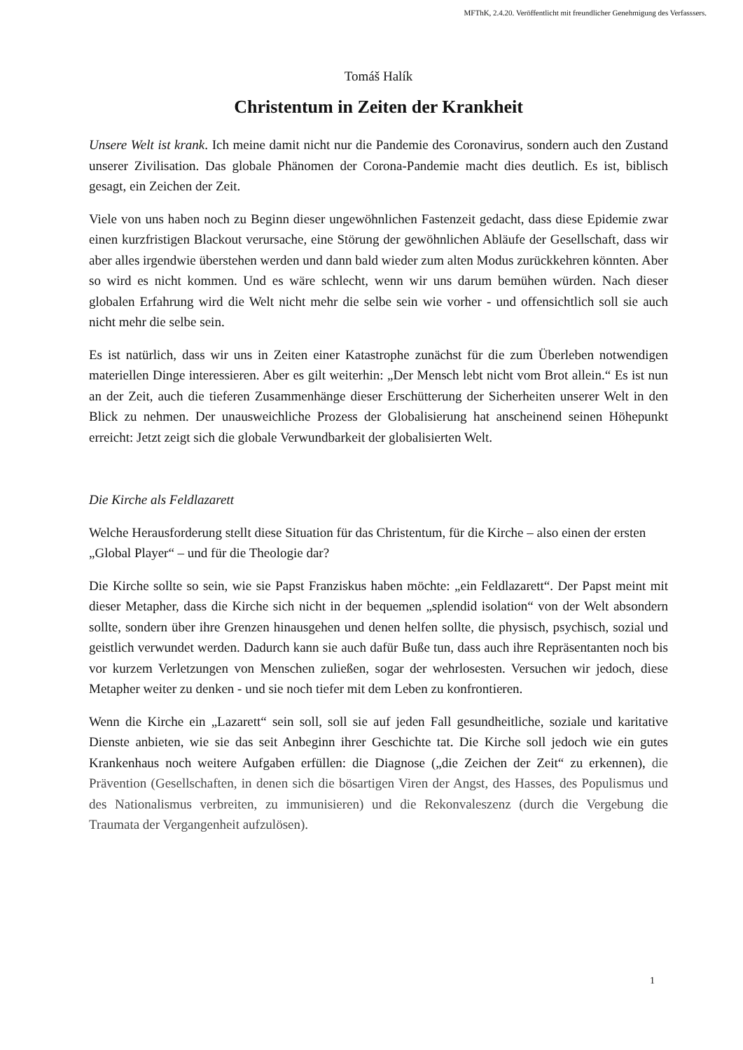MFThK, 2.4.20. Veröffentlicht mit freundlicher Genehmigung des Verfasssers.
Tomáš Halík
Christentum in Zeiten der Krankheit
Unsere Welt ist krank. Ich meine damit nicht nur die Pandemie des Coronavirus, sondern auch den Zustand unserer Zivilisation. Das globale Phänomen der Corona-Pandemie macht dies deutlich. Es ist, biblisch gesagt, ein Zeichen der Zeit.
Viele von uns haben noch zu Beginn dieser ungewöhnlichen Fastenzeit gedacht, dass diese Epidemie zwar einen kurzfristigen Blackout verursache, eine Störung der gewöhnlichen Abläufe der Gesellschaft, dass wir aber alles irgendwie überstehen werden und dann bald wieder zum alten Modus zurückkehren könnten. Aber so wird es nicht kommen. Und es wäre schlecht, wenn wir uns darum bemühen würden. Nach dieser globalen Erfahrung wird die Welt nicht mehr die selbe sein wie vorher - und offensichtlich soll sie auch nicht mehr die selbe sein.
Es ist natürlich, dass wir uns in Zeiten einer Katastrophe zunächst für die zum Überleben notwendigen materiellen Dinge interessieren. Aber es gilt weiterhin: „Der Mensch lebt nicht vom Brot allein.“ Es ist nun an der Zeit, auch die tieferen Zusammenhänge dieser Erschütterung der Sicherheiten unserer Welt in den Blick zu nehmen. Der unausweichliche Prozess der Globalisierung hat anscheinend seinen Höhepunkt erreicht: Jetzt zeigt sich die globale Verwundbarkeit der globalisierten Welt.
Die Kirche als Feldlazarett
Welche Herausforderung stellt diese Situation für das Christentum, für die Kirche – also einen der ersten „Global Player“ – und für die Theologie dar?
Die Kirche sollte so sein, wie sie Papst Franziskus haben möchte: „ein Feldlazarett“. Der Papst meint mit dieser Metapher, dass die Kirche sich nicht in der bequemen „splendid isolation“ von der Welt absondern sollte, sondern über ihre Grenzen hinausgehen und denen helfen sollte, die physisch, psychisch, sozial und geistlich verwundet werden. Dadurch kann sie auch dafür Buße tun, dass auch ihre Repräsentanten noch bis vor kurzem Verletzungen von Menschen zuließen, sogar der wehrlosesten. Versuchen wir jedoch, diese Metapher weiter zu denken - und sie noch tiefer mit dem Leben zu konfrontieren.
Wenn die Kirche ein „Lazarett“ sein soll, soll sie auf jeden Fall gesundheitliche, soziale und karitative Dienste anbieten, wie sie das seit Anbeginn ihrer Geschichte tat. Die Kirche soll jedoch wie ein gutes Krankenhaus noch weitere Aufgaben erfüllen: die Diagnose („die Zeichen der Zeit“ zu erkennen), die Prävention (Gesellschaften, in denen sich die bösartigen Viren der Angst, des Hasses, des Populismus und des Nationalismus verbreiten, zu immunisieren) und die Rekonvaleszenz (durch die Vergebung die Traumata der Vergangenheit aufzulösen).
1